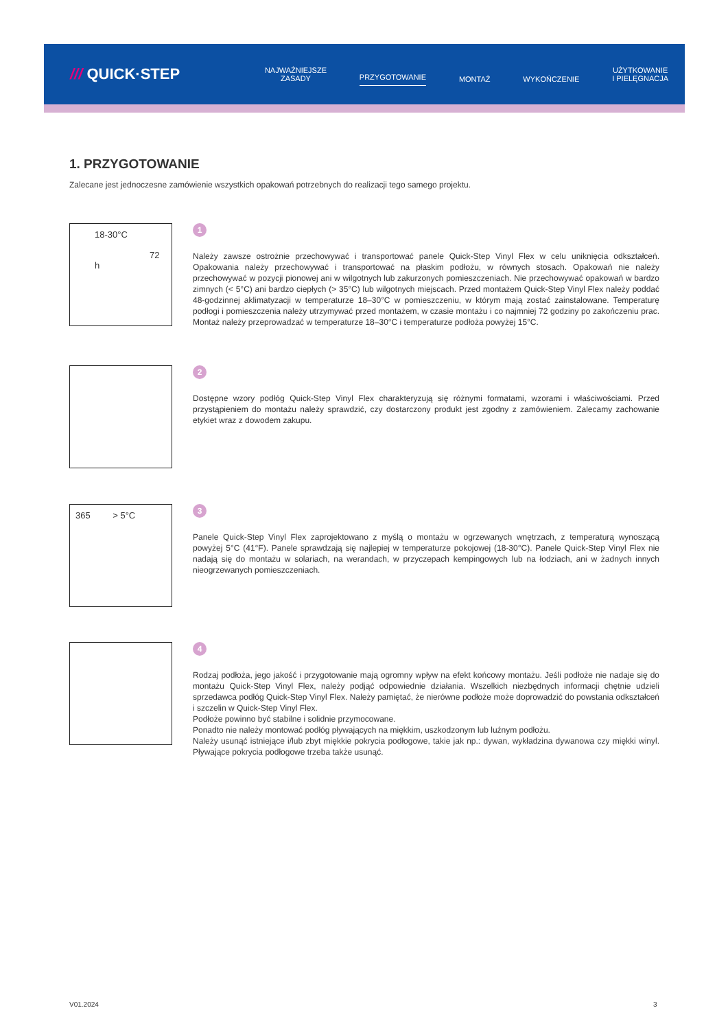/// QUICK·STEP
NAJWAŻNIEJSZE
ZASADY
PRZYGOTOWANIE MONTAŻ WYKOŃCZENIE
UŻYTKOWANIE
I PIELĘGNACJA
1. PRZYGOTOWANIE
Zalecane jest jednoczesne zamówienie wszystkich opakowań potrzebnych do realizacji tego samego projektu.
18-30°C
72 h
1
Należy zawsze ostrożnie przechowywać i transportować panele Quick-Step Vinyl Flex w celu uniknięcia odkształceń. Opakowania należy przechowywać i transportować na płaskim podłożu, w równych stosach. Opakowań nie należy przechowywać w pozycji pionowej ani w wilgotnych lub zakurzonych pomieszczeniach. Nie przechowywać opakowań w bardzo zimnych (< 5°C) ani bardzo ciepłych (> 35°C) lub wilgotnych miejscach. Przed montażem Quick-Step Vinyl Flex należy poddać 48-godzinnej aklimatyzacji w temperaturze 18–30°C w pomieszczeniu, w którym mają zostać zainstalowane. Temperaturę podłogi i pomieszczenia należy utrzymywać przed montażem, w czasie montażu i co najmniej 72 godziny po zakończeniu prac. Montaż należy przeprowadzać w temperaturze 18–30°C i temperaturze podłoża powyżej 15°C.
2
Dostępne wzory podłóg Quick-Step Vinyl Flex charakteryzują się różnymi formatami, wzorami i właściwościami. Przed przystąpieniem do montażu należy sprawdzić, czy dostarczony produkt jest zgodny z zamówieniem. Zalecamy zachowanie etykiet wraz z dowodem zakupu.
365 > 5°C
3
Panele Quick-Step Vinyl Flex zaprojektowano z myślą o montażu w ogrzewanych wnętrzach, z temperaturą wynoszącą powyżej 5°C (41°F). Panele sprawdzają się najlepiej w temperaturze pokojowej (18-30°C). Panele Quick-Step Vinyl Flex nie nadają się do montażu w solariach, na werandach, w przyczepach kempingowych lub na łodziach, ani w żadnych innych nieogrzewanych pomieszczeniach.
4
Rodzaj podłoża, jego jakość i przygotowanie mają ogromny wpływ na efekt końcowy montażu. Jeśli podłoże nie nadaje się do montażu Quick-Step Vinyl Flex, należy podjąć odpowiednie działania. Wszelkich niezbędnych informacji chętnie udzieli sprzedawca podłóg Quick-Step Vinyl Flex. Należy pamiętać, że nierówne podłoże może doprowadzić do powstania odkształceń i szczelin w Quick-Step Vinyl Flex.
Podłoże powinno być stabilne i solidnie przymocowane.
Ponadto nie należy montować podłóg pływających na miękkim, uszkodzonym lub luźnym podłożu.
Należy usunąć istniejące i/lub zbyt miękkie pokrycia podłogowe, takie jak np.: dywan, wykładzina dywanowa czy miękki winyl. Pływające pokrycia podłogowe trzeba także usunąć.
V01.2024 3